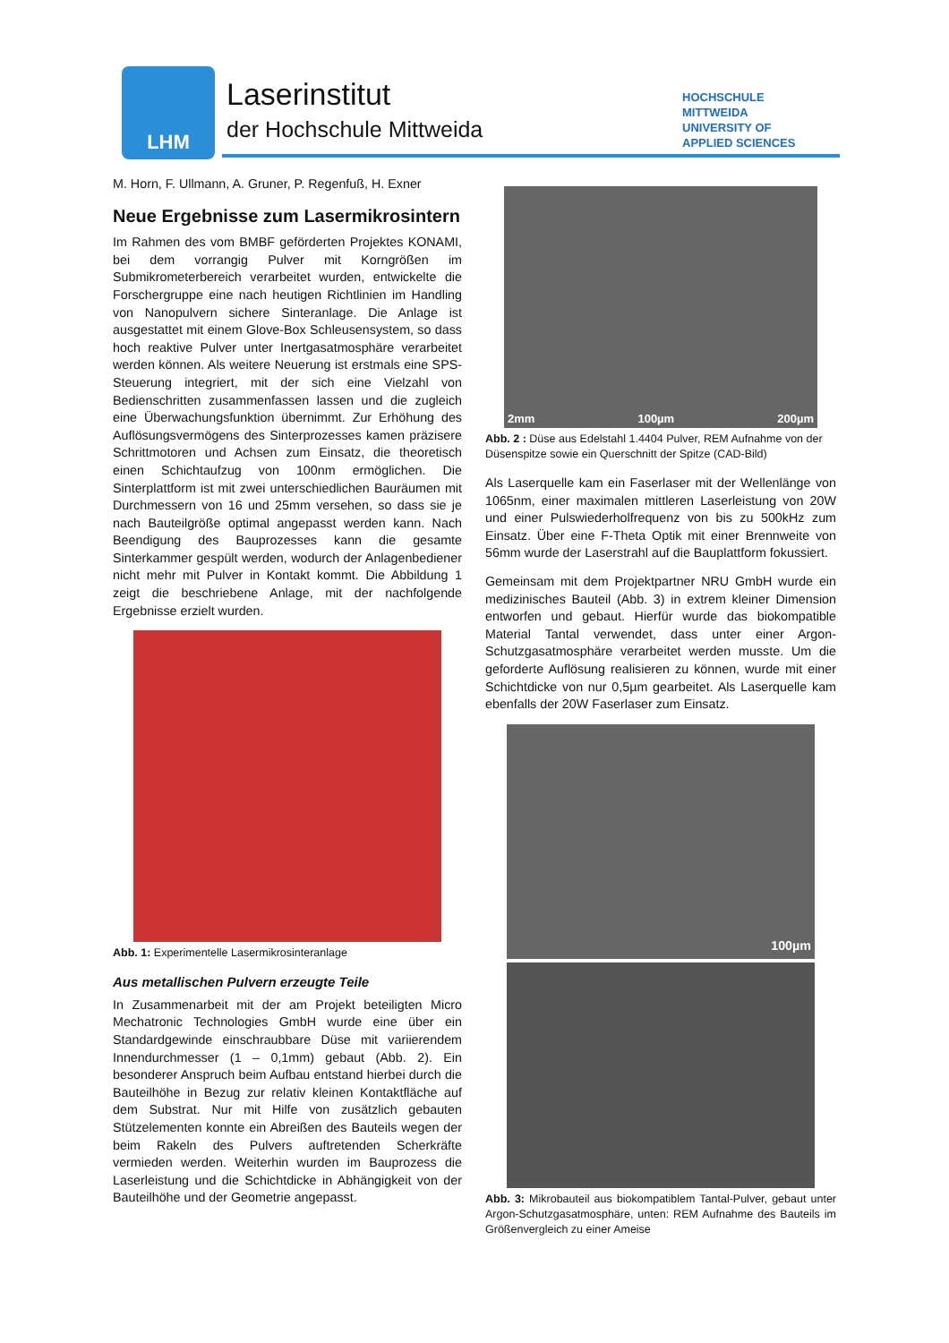LHM Laserinstitut
der Hochschule Mittweida
HOCHSCHULE
MITTWEIDA
UNIVERSITY OF
APPLIED SCIENCES
M. Horn, F. Ullmann, A. Gruner, P. Regenfuß, H. Exner
Neue Ergebnisse zum Lasermikrosintern
Im Rahmen des vom BMBF geförderten Projektes KONAMI, bei dem vorrangig Pulver mit Korngrößen im Submikrometerbereich verarbeitet wurden, entwickelte die Forschergruppe eine nach heutigen Richtlinien im Handling von Nanopulvern sichere Sinteranlage. Die Anlage ist ausgestattet mit einem Glove-Box Schleusensystem, so dass hoch reaktive Pulver unter Inertgasatmosphäre verarbeitet werden können. Als weitere Neuerung ist erstmals eine SPS-Steuerung integriert, mit der sich eine Vielzahl von Bedienschritten zusammenfassen lassen und die zugleich eine Überwachungsfunktion übernimmt. Zur Erhöhung des Auflösungsvermögens des Sinterprozesses kamen präzisere Schrittmotoren und Achsen zum Einsatz, die theoretisch einen Schichtaufzug von 100nm ermöglichen. Die Sinterplattform ist mit zwei unterschiedlichen Bauräumen mit Durchmessern von 16 und 25mm versehen, so dass sie je nach Bauteilgröße optimal angepasst werden kann. Nach Beendigung des Bauprozesses kann die gesamte Sinterkammer gespült werden, wodurch der Anlagenbediener nicht mehr mit Pulver in Kontakt kommt. Die Abbildung 1 zeigt die beschriebene Anlage, mit der nachfolgende Ergebnisse erzielt wurden.
Abb. 1: Experimentelle Lasermikrosinteranlage
Aus metallischen Pulvern erzeugte Teile
In Zusammenarbeit mit der am Projekt beteiligten Micro Mechatronic Technologies GmbH wurde eine über ein Standardgewinde einschraubbare Düse mit variierendem Innendurchmesser (1 – 0,1mm) gebaut (Abb. 2). Ein besonderer Anspruch beim Aufbau entstand hierbei durch die Bauteilhöhe in Bezug zur relativ kleinen Kontaktfläche auf dem Substrat. Nur mit Hilfe von zusätzlich gebauten Stützelementen konnte ein Abreißen des Bauteils wegen der beim Rakeln des Pulvers auftretenden Scherkräfte vermieden werden. Weiterhin wurden im Bauprozess die Laserleistung und die Schichtdicke in Abhängigkeit von der Bauteilhöhe und der Geometrie angepasst.
2mm 100µm 200µm
Abb. 2 : Düse aus Edelstahl 1.4404 Pulver, REM Aufnahme von der Düsenspitze sowie ein Querschnitt der Spitze (CAD-Bild)
Als Laserquelle kam ein Faserlaser mit der Wellenlänge von 1065nm, einer maximalen mittleren Laserleistung von 20W und einer Pulswiederholfrequenz von bis zu 500kHz zum Einsatz. Über eine F-Theta Optik mit einer Brennweite von 56mm wurde der Laserstrahl auf die Bauplattform fokussiert.
Gemeinsam mit dem Projektpartner NRU GmbH wurde ein medizinisches Bauteil (Abb. 3) in extrem kleiner Dimension entworfen und gebaut. Hierfür wurde das biokompatible Material Tantal verwendet, dass unter einer Argon-Schutzgasatmosphäre verarbeitet werden musste. Um die geforderte Auflösung realisieren zu können, wurde mit einer Schichtdicke von nur 0,5µm gearbeitet. Als Laserquelle kam ebenfalls der 20W Faserlaser zum Einsatz.
100µm
Abb. 3: Mikrobauteil aus biokompatiblem Tantal-Pulver, gebaut unter Argon-Schutzgasatmosphäre, unten: REM Aufnahme des Bauteils im Größenvergleich zu einer Ameise